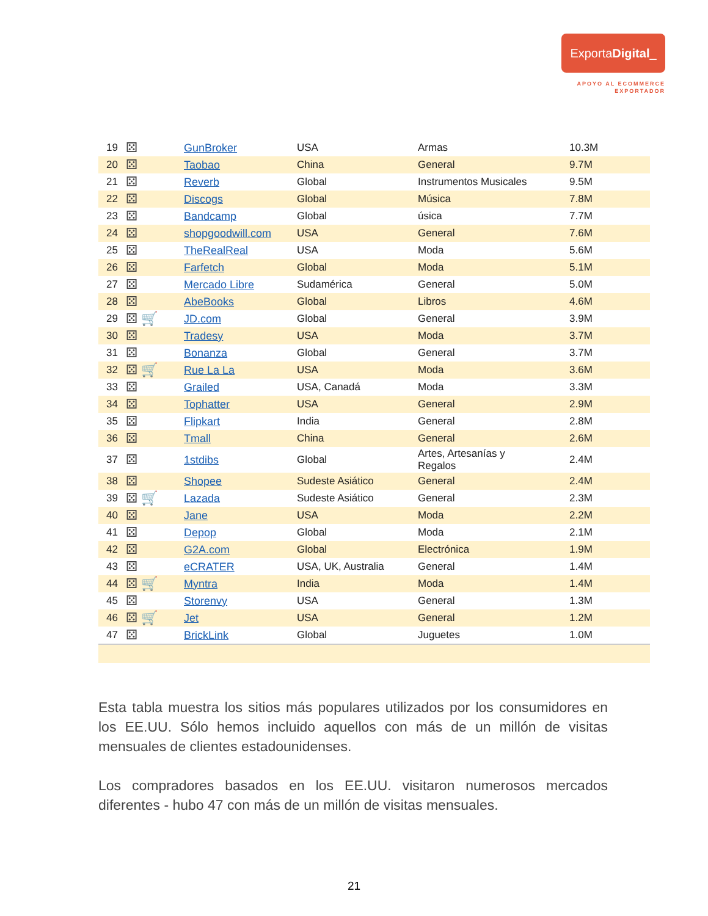ExportaDigital_
APOYO AL ECOMMERCE
EXPORTADOR
| 19 | ⚄ | GunBroker | USA | Armas | 10.3M |
| 20 | ⚄ | Taobao | China | General | 9.7M |
| 21 | ⚄ | Reverb | Global | Instrumentos Musicales | 9.5M |
| 22 | ⚄ | Discogs | Global | Música | 7.8M |
| 23 | ⚄ | Bandcamp | Global | úsica | 7.7M |
| 24 | ⚄ | shopgoodwill.com | USA | General | 7.6M |
| 25 | ⚄ | TheRealReal | USA | Moda | 5.6M |
| 26 | ⚄ | Farfetch | Global | Moda | 5.1M |
| 27 | ⚄ | Mercado Libre | Sudamérica | General | 5.0M |
| 28 | ⚄ | AbeBooks | Global | Libros | 4.6M |
| 29 | ⚄ 🛒 | JD.com | Global | General | 3.9M |
| 30 | ⚄ | Tradesy | USA | Moda | 3.7M |
| 31 | ⚄ | Bonanza | Global | General | 3.7M |
| 32 | ⚄ 🛒 | Rue La La | USA | Moda | 3.6M |
| 33 | ⚄ | Grailed | USA, Canadá | Moda | 3.3M |
| 34 | ⚄ | Tophatter | USA | General | 2.9M |
| 35 | ⚄ | Flipkart | India | General | 2.8M |
| 36 | ⚄ | Tmall | China | General | 2.6M |
| 37 | ⚄ | 1stdibs | Global | Artes, Artesanías y Regalos | 2.4M |
| 38 | ⚄ | Shopee | Sudeste Asiático | General | 2.4M |
| 39 | ⚄ 🛒 | Lazada | Sudeste Asiático | General | 2.3M |
| 40 | ⚄ | Jane | USA | Moda | 2.2M |
| 41 | ⚄ | Depop | Global | Moda | 2.1M |
| 42 | ⚄ | G2A.com | Global | Electrónica | 1.9M |
| 43 | ⚄ | eCRATER | USA, UK, Australia | General | 1.4M |
| 44 | ⚄ 🛒 | Myntra | India | Moda | 1.4M |
| 45 | ⚄ | Storenvy | USA | General | 1.3M |
| 46 | ⚄ 🛒 | Jet | USA | General | 1.2M |
| 47 | ⚄ | BrickLink | Global | Juguetes | 1.0M |
Esta tabla muestra los sitios más populares utilizados por los consumidores en los EE.UU. Sólo hemos incluido aquellos con más de un millón de visitas mensuales de clientes estadounidenses.
Los compradores basados en los EE.UU. visitaron numerosos mercados diferentes - hubo 47 con más de un millón de visitas mensuales.
21